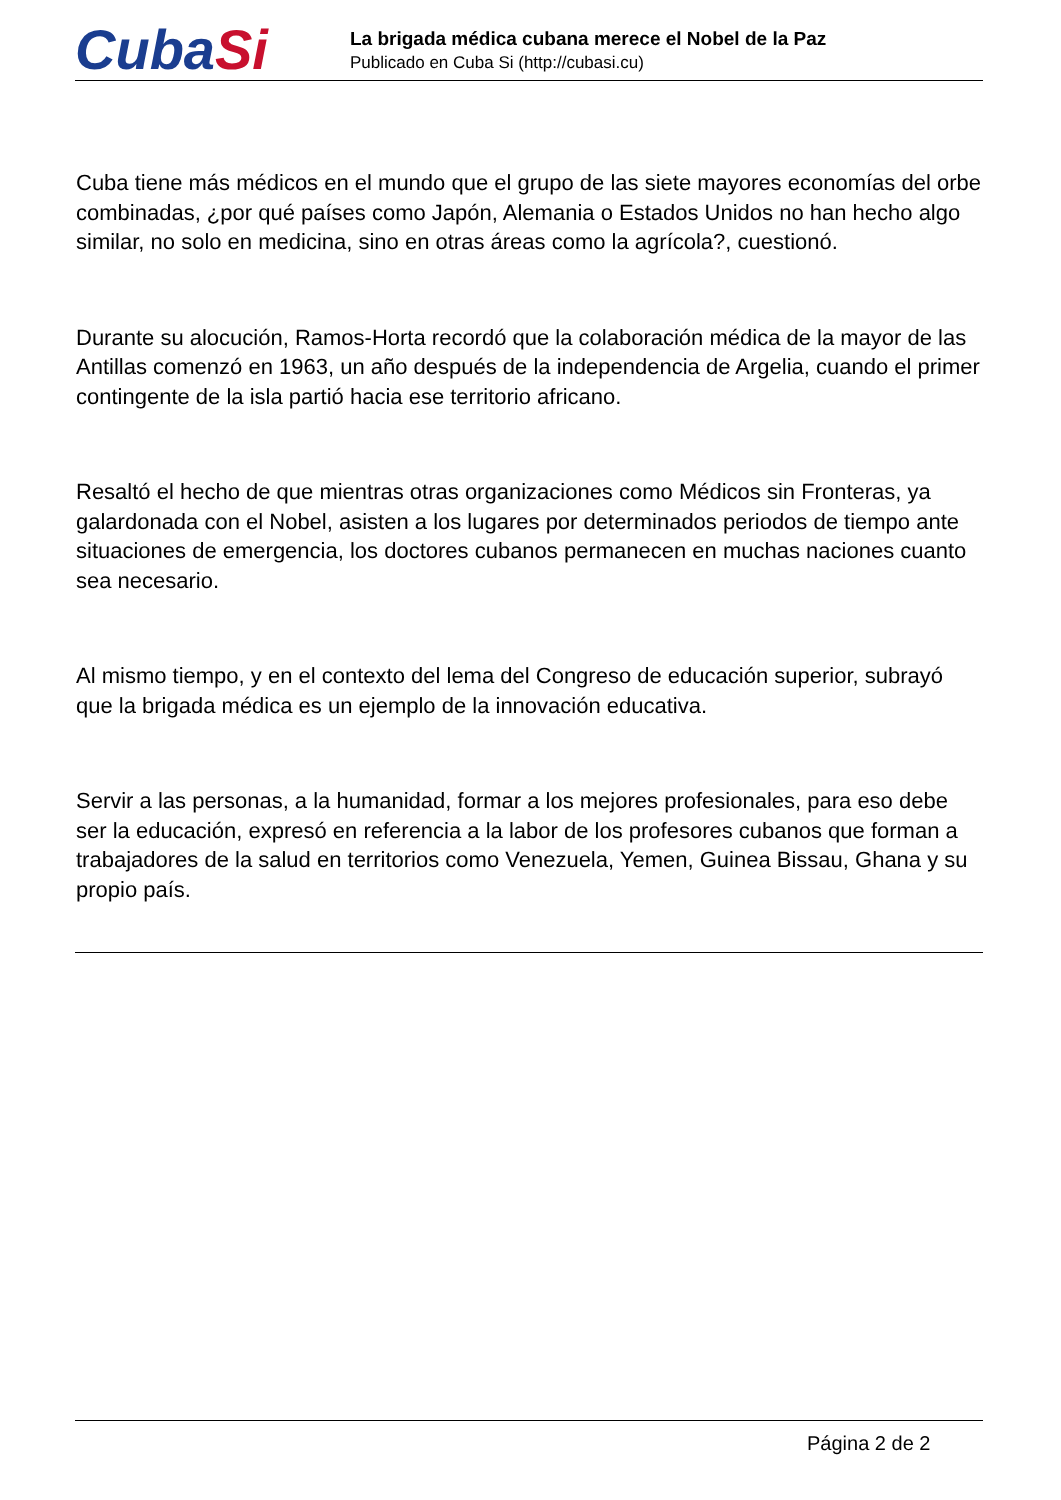CubaSi
La brigada médica cubana merece el Nobel de la Paz
Publicado en Cuba Si (http://cubasi.cu)
Cuba tiene más médicos en el mundo que el grupo de las siete mayores economías del orbe combinadas, ¿por qué países como Japón, Alemania o Estados Unidos no han hecho algo similar, no solo en medicina, sino en otras áreas como la agrícola?, cuestionó.
Durante su alocución, Ramos-Horta recordó que la colaboración médica de la mayor de las Antillas comenzó en 1963, un año después de la independencia de Argelia, cuando el primer contingente de la isla partió hacia ese territorio africano.
Resaltó el hecho de que mientras otras organizaciones como Médicos sin Fronteras, ya galardonada con el Nobel, asisten a los lugares por determinados periodos de tiempo ante situaciones de emergencia, los doctores cubanos permanecen en muchas naciones cuanto sea necesario.
Al mismo tiempo, y en el contexto del lema del Congreso de educación superior, subrayó que la brigada médica es un ejemplo de la innovación educativa.
Servir a las personas, a la humanidad, formar a los mejores profesionales, para eso debe ser la educación, expresó en referencia a la labor de los profesores cubanos que forman a trabajadores de la salud en territorios como Venezuela, Yemen, Guinea Bissau, Ghana y su propio país.
Página 2 de 2